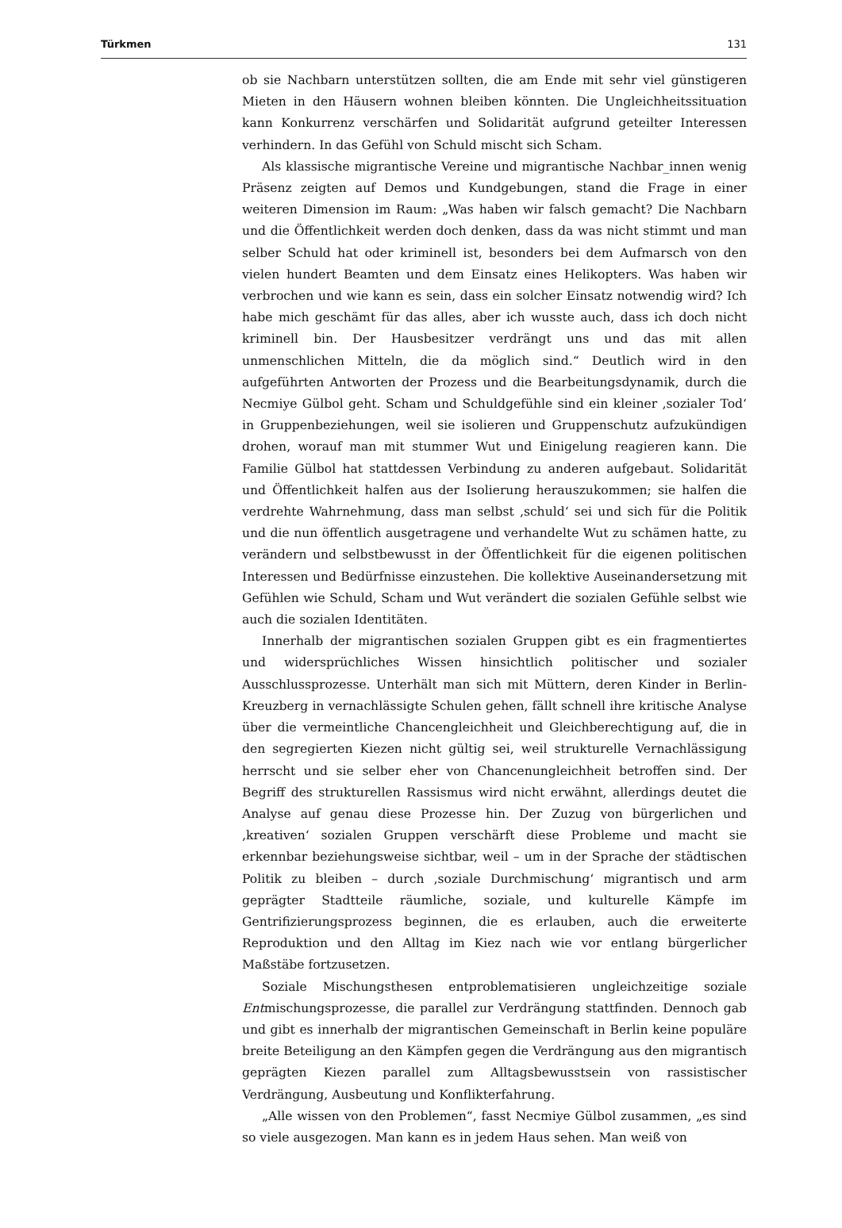Türkmen 131
ob sie Nachbarn unterstützen sollten, die am Ende mit sehr viel günstigeren Mieten in den Häusern wohnen bleiben könnten. Die Ungleichheitssituation kann Konkurrenz verschärfen und Solidarität aufgrund geteilter Interessen verhindern. In das Gefühl von Schuld mischt sich Scham.
Als klassische migrantische Vereine und migrantische Nachbar_innen wenig Präsenz zeigten auf Demos und Kundgebungen, stand die Frage in einer weiteren Dimension im Raum: „Was haben wir falsch gemacht? Die Nachbarn und die Öffentlichkeit werden doch denken, dass da was nicht stimmt und man selber Schuld hat oder kriminell ist, besonders bei dem Aufmarsch von den vielen hundert Beamten und dem Einsatz eines Helikopters. Was haben wir verbrochen und wie kann es sein, dass ein solcher Einsatz notwendig wird? Ich habe mich geschämt für das alles, aber ich wusste auch, dass ich doch nicht kriminell bin. Der Hausbesitzer verdrängt uns und das mit allen unmenschlichen Mitteln, die da möglich sind.“ Deutlich wird in den aufgeführten Antworten der Prozess und die Bearbeitungsdynamik, durch die Necmiye Gülbol geht. Scham und Schuldgefühle sind ein kleiner ‚sozialer Tod‘ in Gruppenbeziehungen, weil sie isolieren und Gruppenschutz aufzukündigen drohen, worauf man mit stummer Wut und Einigelung reagieren kann. Die Familie Gülbol hat stattdessen Verbindung zu anderen aufgebaut. Solidarität und Öffentlichkeit halfen aus der Isolierung herauszukommen; sie halfen die verdrehte Wahrnehmung, dass man selbst ‚schuld‘ sei und sich für die Politik und die nun öffentlich ausgetragene und verhandelte Wut zu schämen hatte, zu verändern und selbstbewusst in der Öffentlichkeit für die eigenen politischen Interessen und Bedürfnisse einzustehen. Die kollektive Auseinandersetzung mit Gefühlen wie Schuld, Scham und Wut verändert die sozialen Gefühle selbst wie auch die sozialen Identitäten.
Innerhalb der migrantischen sozialen Gruppen gibt es ein fragmentiertes und widersprüchliches Wissen hinsichtlich politischer und sozialer Ausschlussprozesse. Unterhält man sich mit Müttern, deren Kinder in Berlin-Kreuzberg in vernachlässigte Schulen gehen, fällt schnell ihre kritische Analyse über die vermeintliche Chancengleichheit und Gleichberechtigung auf, die in den segregierten Kiezen nicht gültig sei, weil strukturelle Vernachlässigung herrscht und sie selber eher von Chancenungleichheit betroffen sind. Der Begriff des strukturellen Rassismus wird nicht erwähnt, allerdings deutet die Analyse auf genau diese Prozesse hin. Der Zuzug von bürgerlichen und ‚kreativen‘ sozialen Gruppen verschärft diese Probleme und macht sie erkennbar beziehungsweise sichtbar, weil – um in der Sprache der städtischen Politik zu bleiben – durch ‚soziale Durchmischung‘ migrantisch und arm geprägter Stadtteile räumliche, soziale, und kulturelle Kämpfe im Gentrifizierungsprozess beginnen, die es erlauben, auch die erweiterte Reproduktion und den Alltag im Kiez nach wie vor entlang bürgerlicher Maßstäbe fortzusetzen.
Soziale Mischungsthesen entproblematisieren ungleichzeitige soziale Entmischungsprozesse, die parallel zur Verdrängung stattfinden. Dennoch gab und gibt es innerhalb der migrantischen Gemeinschaft in Berlin keine populäre breite Beteiligung an den Kämpfen gegen die Verdrängung aus den migrantisch geprägten Kiezen parallel zum Alltagsbewusstsein von rassistischer Verdrängung, Ausbeutung und Konflikterfahrung.
„Alle wissen von den Problemen“, fasst Necmiye Gülbol zusammen, „es sind so viele ausgezogen. Man kann es in jedem Haus sehen. Man weiß von